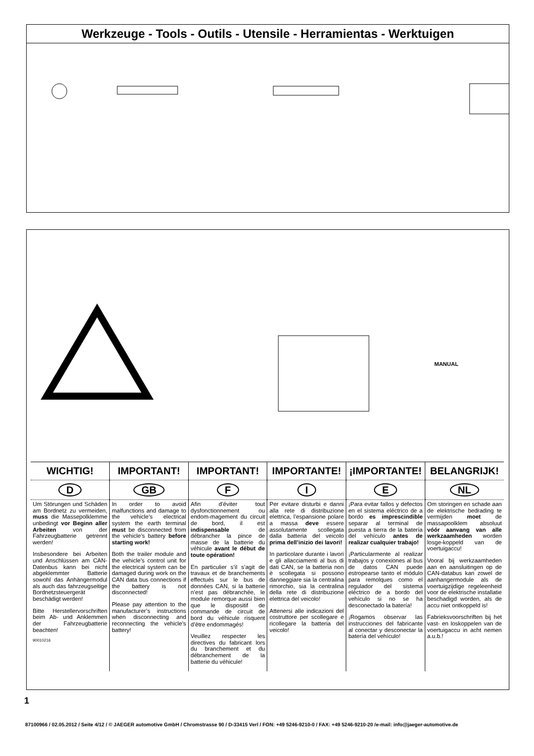Werkzeuge - Tools - Outils - Utensile - Herramientas - Werktuigen
MANUAL
| WICHTIG! | IMPORTANT! | IMPORTANT! | IMPORTANTE! | ¡IMPORTANTE! | BELANGRIJK! |
| --- | --- | --- | --- | --- | --- |
| D | GB | F | I | E | NL |
| Um Störungen und Schäden am Bordnetz zu vermeiden, muss die Massepolklemme unbedingt vor Beginn aller Arbeiten von der Fahrzeugbatterie getrennt werden! Insbesondere bei Arbeiten und Anschlüssen am CAN-Datenbus kann bei nicht abgeklemmter Batterie sowohl das Anhängermodul als auch das fahrzeugseitige Bordnetzsteuergerät beschädigt werden! Bitte Herstellervorschriften beim Ab- und Anklemmen der Fahrzeugbatterie beachten! 90010216 | In order to avoid malfunctions and damage to the vehicle’s electrical system the earth terminal must be disconnected from the vehicle’s battery before starting work! Both the trailer module and the vehicle’s control unit for the electrical system can be damaged during work on the CAN data bus connections if the battery is not disconnected! Please pay attention to the manufacturer’s instructions when disconnecting and reconnecting the vehicle’s battery! | Afin d’éviter tout dysfonctionnement ou endom-magement du circuit de bord, il est indispensable de débrancher la pince de masse de la batterie du véhicule avant le début de toute opération! En particulier s’il s’agit de travaux et de branchements effectués sur le bus de données CAN, si la batterie n’est pas débranchée, le module remorque aussi bien que le dispositif de commande de circuit de bord du véhicule risquent d’être endommagés! Veuillez respecter les directives du fabricant lors du branchement et du débranchement de la batterie du véhicule! | Per evitare disturbi e danni alla rete di distribuzione elettrica, l’espansione polare a massa deve essere assolutamente scollegata dalla batteria del veicolo prima dell’inizio dei lavori! In particolare durante i lavori e gli allacciamenti al bus di dati CAN, se la batteria non è scollegata si possono danneggiare sia la centralina rimorchio, sia la centralina della rete di distribuzione elettrica del veicolo! Attenersi alle indicazioni del costruttore per scollegare e ricollegare la batteria del veicolo! | ¡Para evitar fallos y defectos en el sistema eléctrico de a bordo es imprescindible separar al terminal de puesta a tierra de la batería del vehículo antes de realizar cualquier trabajo! ¡Particularmente al realizar trabajos y conexiones al bus de datos CAN puede estropearse tanto el módulo para remolques como el regulador del sistema eléctrico de a bordo del vehículo si no se ha desconectado la batería! ¡Rogamos observar las instrucciones del fabricante al conectar y desconectar la batería del vehículo! | Om storingen en schade aan de elektrische bedrading te vermijden moet de massapoolklem absoluut vóór aanvang van alle werkzaamheden worden losge-koppeld van de voertuigaccu! Vooral bij werkzaamheden aan en aansluitingen op de CAN-databus kan zowel de aanhangermodule als de voertuigzijdige regeleenheid voor de elektrische installatie beschadigd worden, als de accu niet ontkoppeld is! Fabrieksvoorschriften bij het vast- en loskoppelen van de voertuigaccu in acht nemen a.u.b.! |
1
87100966 / 02.05.2012 / Seite 4/12 / © JAEGER automotive GmbH / Chromstrasse 90 / D-33415 Verl / FON: +49 5246-9210-0 / FAX: +49 5246-9210-20 /e-mail: info@jaeger-automotive.de